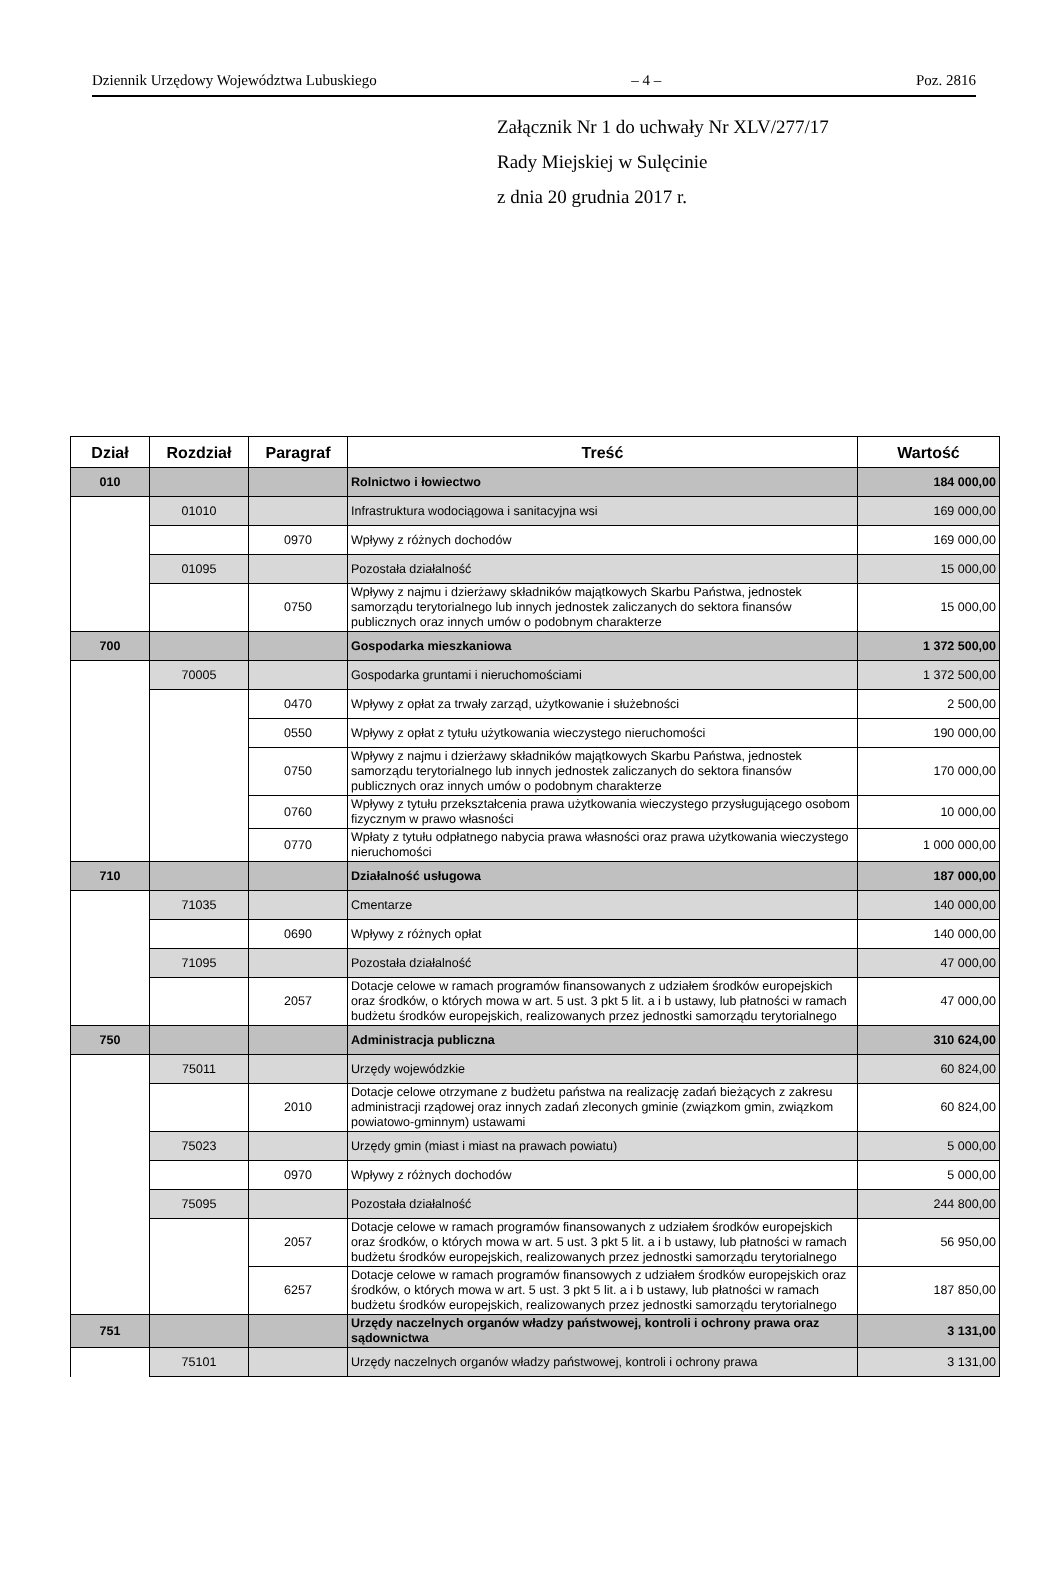Dziennik Urzędowy Województwa Lubuskiego – 4 – Poz. 2816
Załącznik Nr 1 do uchwały Nr XLV/277/17
Rady Miejskiej w Sulęcinie
z dnia 20 grudnia 2017 r.
| Dział | Rozdział | Paragraf | Treść | Wartość |
| --- | --- | --- | --- | --- |
| 010 | | | Rolnictwo i łowiectwo | 184 000,00 |
| | 01010 | | Infrastruktura wodociągowa i sanitacyjna wsi | 169 000,00 |
| | | 0970 | Wpływy z różnych dochodów | 169 000,00 |
| | 01095 | | Pozostała działalność | 15 000,00 |
| | | 0750 | Wpływy z najmu i dzierżawy składników majątkowych Skarbu Państwa, jednostek samorządu terytorialnego lub innych jednostek zaliczanych do sektora finansów publicznych oraz innych umów o podobnym charakterze | 15 000,00 |
| 700 | | | Gospodarka mieszkaniowa | 1 372 500,00 |
| | 70005 | | Gospodarka gruntami i nieruchomościami | 1 372 500,00 |
| | | 0470 | Wpływy z opłat za trwały zarząd, użytkowanie i służebności | 2 500,00 |
| | | 0550 | Wpływy z opłat z tytułu użytkowania wieczystego nieruchomości | 190 000,00 |
| | | 0750 | Wpływy z najmu i dzierżawy składników majątkowych Skarbu Państwa, jednostek samorządu terytorialnego lub innych jednostek zaliczanych do sektora finansów publicznych oraz innych umów o podobnym charakterze | 170 000,00 |
| | | 0760 | Wpływy z tytułu przekształcenia prawa użytkowania wieczystego przysługującego osobom fizycznym w prawo własności | 10 000,00 |
| | | 0770 | Wpłaty z tytułu odpłatnego nabycia prawa własności oraz prawa użytkowania wieczystego nieruchomości | 1 000 000,00 |
| 710 | | | Działalność usługowa | 187 000,00 |
| | 71035 | | Cmentarze | 140 000,00 |
| | | 0690 | Wpływy z różnych opłat | 140 000,00 |
| | 71095 | | Pozostała działalność | 47 000,00 |
| | | 2057 | Dotacje celowe w ramach programów finansowanych z udziałem środków europejskich oraz środków, o których mowa w art. 5 ust. 3 pkt 5 lit. a i b ustawy, lub płatności w ramach budżetu środków europejskich, realizowanych przez jednostki samorządu terytorialnego | 47 000,00 |
| 750 | | | Administracja publiczna | 310 624,00 |
| | 75011 | | Urzędy wojewódzkie | 60 824,00 |
| | | 2010 | Dotacje celowe otrzymane z budżetu państwa na realizację zadań bieżących z zakresu administracji rządowej oraz innych zadań zleconych gminie (związkom gmin, związkom powiatowo-gminnym) ustawami | 60 824,00 |
| | 75023 | | Urzędy gmin (miast i miast na prawach powiatu) | 5 000,00 |
| | | 0970 | Wpływy z różnych dochodów | 5 000,00 |
| | 75095 | | Pozostała działalność | 244 800,00 |
| | | 2057 | Dotacje celowe w ramach programów finansowanych z udziałem środków europejskich oraz środków, o których mowa w art. 5 ust. 3 pkt 5 lit. a i b ustawy, lub płatności w ramach budżetu środków europejskich, realizowanych przez jednostki samorządu terytorialnego | 56 950,00 |
| | | 6257 | Dotacje celowe w ramach programów finansowych z udziałem środków europejskich oraz środków, o których mowa w art. 5 ust. 3 pkt 5 lit. a i b ustawy, lub płatności w ramach budżetu środków europejskich, realizowanych przez jednostki samorządu terytorialnego | 187 850,00 |
| 751 | | | Urzędy naczelnych organów władzy państwowej, kontroli i ochrony prawa oraz sądownictwa | 3 131,00 |
| | 75101 | | Urzędy naczelnych organów władzy państwowej, kontroli i ochrony prawa | 3 131,00 |